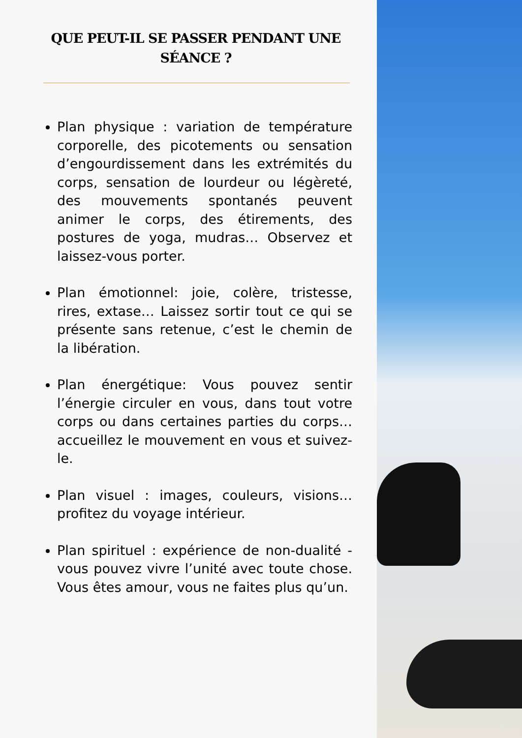QUE PEUT-IL SE PASSER PENDANT UNE SÉANCE ?
Plan physique : variation de température corporelle, des picotements ou sensation d’engourdissement dans les extrémités du corps, sensation de lourdeur ou légèreté, des mouvements spontanés peuvent animer le corps, des étirements, des postures de yoga, mudras… Observez et laissez-vous porter.
Plan émotionnel: joie, colère, tristesse, rires, extase… Laissez sortir tout ce qui se présente sans retenue, c’est le chemin de la libération.
Plan énergétique: Vous pouvez sentir l’énergie circuler en vous, dans tout votre corps ou dans certaines parties du corps… accueillez le mouvement en vous et suivez-le.
Plan visuel : images, couleurs, visions… profitez du voyage intérieur.
Plan spirituel : expérience de non-dualité - vous pouvez vivre l’unité avec toute chose. Vous êtes amour, vous ne faites plus qu’un.